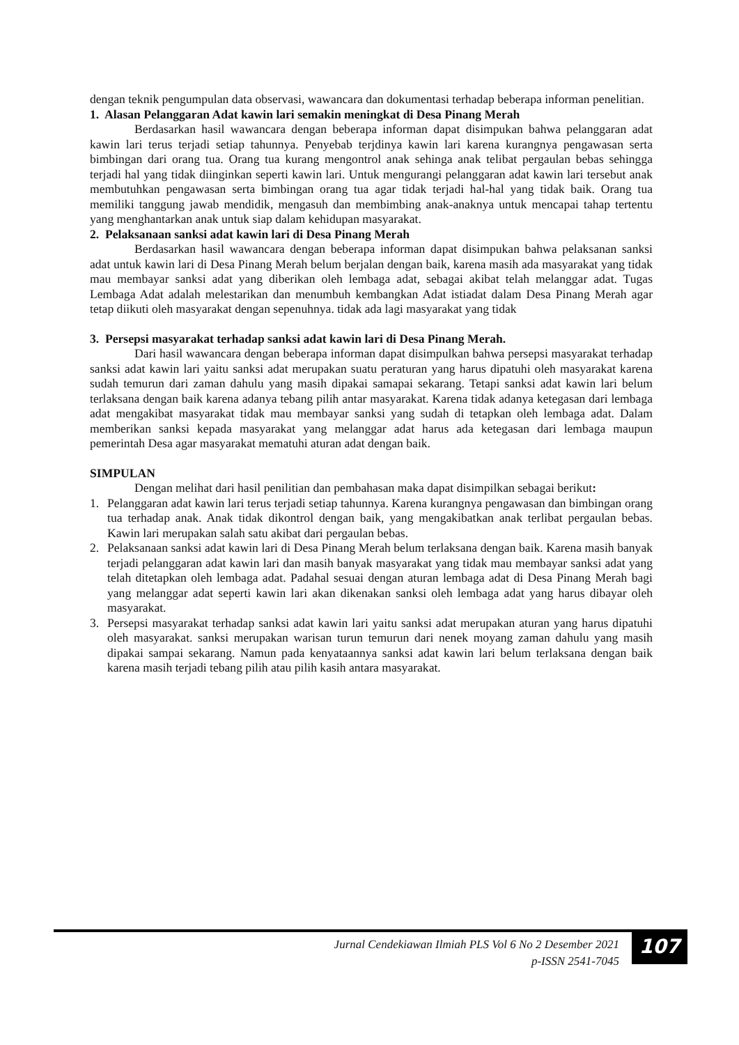dengan teknik pengumpulan data observasi, wawancara dan dokumentasi terhadap beberapa informan penelitian.
1. Alasan Pelanggaran Adat kawin lari semakin meningkat di Desa Pinang Merah
Berdasarkan hasil wawancara dengan beberapa informan dapat disimpukan bahwa pelanggaran adat kawin lari terus terjadi setiap tahunnya. Penyebab terjdinya kawin lari karena kurangnya pengawasan serta bimbingan dari orang tua. Orang tua kurang mengontrol anak sehinga anak telibat pergaulan bebas sehingga terjadi hal yang tidak diinginkan seperti kawin lari. Untuk mengurangi pelanggaran adat kawin lari tersebut anak membutuhkan pengawasan serta bimbingan orang tua agar tidak terjadi hal-hal yang tidak baik. Orang tua memiliki tanggung jawab mendidik, mengasuh dan membimbing anak-anaknya untuk mencapai tahap tertentu yang menghantarkan anak untuk siap dalam kehidupan masyarakat.
2. Pelaksanaan sanksi adat kawin lari di Desa Pinang Merah
Berdasarkan hasil wawancara dengan beberapa informan dapat disimpukan bahwa pelaksanan sanksi adat untuk kawin lari di Desa Pinang Merah belum berjalan dengan baik, karena masih ada masyarakat yang tidak mau membayar sanksi adat yang diberikan oleh lembaga adat, sebagai akibat telah melanggar adat. Tugas Lembaga Adat adalah melestarikan dan menumbuh kembangkan Adat istiadat dalam Desa Pinang Merah agar tetap diikuti oleh masyarakat dengan sepenuhnya. tidak ada lagi masyarakat yang tidak
3. Persepsi masyarakat terhadap sanksi adat kawin lari di Desa Pinang Merah.
Dari hasil wawancara dengan beberapa informan dapat disimpulkan bahwa persepsi masyarakat terhadap sanksi adat kawin lari yaitu sanksi adat merupakan suatu peraturan yang harus dipatuhi oleh masyarakat karena sudah temurun dari zaman dahulu yang masih dipakai samapai sekarang. Tetapi sanksi adat kawin lari belum terlaksana dengan baik karena adanya tebang pilih antar masyarakat. Karena tidak adanya ketegasan dari lembaga adat mengakibat masyarakat tidak mau membayar sanksi yang sudah di tetapkan oleh lembaga adat. Dalam memberikan sanksi kepada masyarakat yang melanggar adat harus ada ketegasan dari lembaga maupun pemerintah Desa agar masyarakat mematuhi aturan adat dengan baik.
SIMPULAN
Dengan melihat dari hasil penilitian dan pembahasan maka dapat disimpilkan sebagai berikut:
1. Pelanggaran adat kawin lari terus terjadi setiap tahunnya. Karena kurangnya pengawasan dan bimbingan orang tua terhadap anak. Anak tidak dikontrol dengan baik, yang mengakibatkan anak terlibat pergaulan bebas. Kawin lari merupakan salah satu akibat dari pergaulan bebas.
2. Pelaksanaan sanksi adat kawin lari di Desa Pinang Merah belum terlaksana dengan baik. Karena masih banyak terjadi pelanggaran adat kawin lari dan masih banyak masyarakat yang tidak mau membayar sanksi adat yang telah ditetapkan oleh lembaga adat. Padahal sesuai dengan aturan lembaga adat di Desa Pinang Merah bagi yang melanggar adat seperti kawin lari akan dikenakan sanksi oleh lembaga adat yang harus dibayar oleh masyarakat.
3. Persepsi masyarakat terhadap sanksi adat kawin lari yaitu sanksi adat merupakan aturan yang harus dipatuhi oleh masyarakat. sanksi merupakan warisan turun temurun dari nenek moyang zaman dahulu yang masih dipakai sampai sekarang. Namun pada kenyataannya sanksi adat kawin lari belum terlaksana dengan baik karena masih terjadi tebang pilih atau pilih kasih antara masyarakat.
Jurnal Cendekiawan Ilmiah PLS Vol 6 No 2 Desember 2021
p-ISSN 2541-7045
107